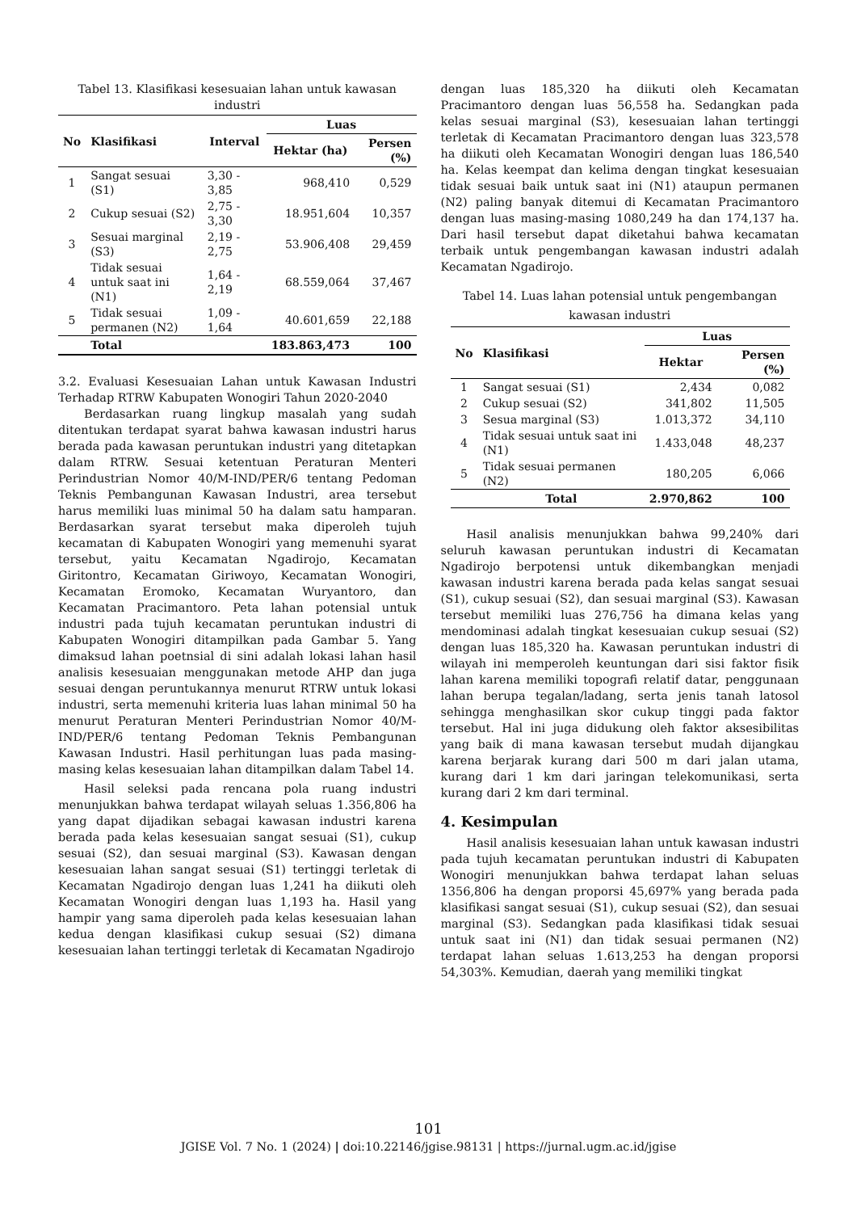Tabel 13. Klasifikasi kesesuaian lahan untuk kawasan industri
| No | Klasifikasi | Interval | Luas | |
| --- | --- | --- | --- | --- |
| | | | Hektar (ha) | Persen (%) |
| 1 | Sangat sesuai (S1) | 3,30 - 3,85 | 968,410 | 0,529 |
| 2 | Cukup sesuai (S2) | 2,75 - 3,30 | 18.951,604 | 10,357 |
| 3 | Sesuai marginal (S3) | 2,19 - 2,75 | 53.906,408 | 29,459 |
| 4 | Tidak sesuai untuk saat ini (N1) | 1,64 - 2,19 | 68.559,064 | 37,467 |
| 5 | Tidak sesuai permanen (N2) | 1,09 - 1,64 | 40.601,659 | 22,188 |
| | Total | | 183.863,473 | 100 |
3.2. Evaluasi Kesesuaian Lahan untuk Kawasan Industri Terhadap RTRW Kabupaten Wonogiri Tahun 2020-2040
Berdasarkan ruang lingkup masalah yang sudah ditentukan terdapat syarat bahwa kawasan industri harus berada pada kawasan peruntukan industri yang ditetapkan dalam RTRW. Sesuai ketentuan Peraturan Menteri Perindustrian Nomor 40/M-IND/PER/6 tentang Pedoman Teknis Pembangunan Kawasan Industri, area tersebut harus memiliki luas minimal 50 ha dalam satu hamparan. Berdasarkan syarat tersebut maka diperoleh tujuh kecamatan di Kabupaten Wonogiri yang memenuhi syarat tersebut, yaitu Kecamatan Ngadirojo, Kecamatan Giritontro, Kecamatan Giriwoyo, Kecamatan Wonogiri, Kecamatan Eromoko, Kecamatan Wuryantoro, dan Kecamatan Pracimantoro. Peta lahan potensial untuk industri pada tujuh kecamatan peruntukan industri di Kabupaten Wonogiri ditampilkan pada Gambar 5. Yang dimaksud lahan poetnsial di sini adalah lokasi lahan hasil analisis kesesuaian menggunakan metode AHP dan juga sesuai dengan peruntukannya menurut RTRW untuk lokasi industri, serta memenuhi kriteria luas lahan minimal 50 ha menurut Peraturan Menteri Perindustrian Nomor 40/M-IND/PER/6 tentang Pedoman Teknis Pembangunan Kawasan Industri. Hasil perhitungan luas pada masing-masing kelas kesesuaian lahan ditampilkan dalam Tabel 14.
Hasil seleksi pada rencana pola ruang industri menunjukkan bahwa terdapat wilayah seluas 1.356,806 ha yang dapat dijadikan sebagai kawasan industri karena berada pada kelas kesesuaian sangat sesuai (S1), cukup sesuai (S2), dan sesuai marginal (S3). Kawasan dengan kesesuaian lahan sangat sesuai (S1) tertinggi terletak di Kecamatan Ngadirojo dengan luas 1,241 ha diikuti oleh Kecamatan Wonogiri dengan luas 1,193 ha. Hasil yang hampir yang sama diperoleh pada kelas kesesuaian lahan kedua dengan klasifikasi cukup sesuai (S2) dimana kesesuaian lahan tertinggi terletak di Kecamatan Ngadirojo
dengan luas 185,320 ha diikuti oleh Kecamatan Pracimantoro dengan luas 56,558 ha. Sedangkan pada kelas sesuai marginal (S3), kesesuaian lahan tertinggi terletak di Kecamatan Pracimantoro dengan luas 323,578 ha diikuti oleh Kecamatan Wonogiri dengan luas 186,540 ha. Kelas keempat dan kelima dengan tingkat kesesuaian tidak sesuai baik untuk saat ini (N1) ataupun permanen (N2) paling banyak ditemui di Kecamatan Pracimantoro dengan luas masing-masing 1080,249 ha dan 174,137 ha. Dari hasil tersebut dapat diketahui bahwa kecamatan terbaik untuk pengembangan kawasan industri adalah Kecamatan Ngadirojo.
Tabel 14. Luas lahan potensial untuk pengembangan kawasan industri
| No | Klasifikasi | Luas | |
| --- | --- | --- | --- |
| | | Hektar | Persen (%) |
| 1 | Sangat sesuai (S1) | 2,434 | 0,082 |
| 2 | Cukup sesuai (S2) | 341,802 | 11,505 |
| 3 | Sesua marginal (S3) | 1.013,372 | 34,110 |
| 4 | Tidak sesuai untuk saat ini (N1) | 1.433,048 | 48,237 |
| 5 | Tidak sesuai permanen (N2) | 180,205 | 6,066 |
| | Total | 2.970,862 | 100 |
Hasil analisis menunjukkan bahwa 99,240% dari seluruh kawasan peruntukan industri di Kecamatan Ngadirojo berpotensi untuk dikembangkan menjadi kawasan industri karena berada pada kelas sangat sesuai (S1), cukup sesuai (S2), dan sesuai marginal (S3). Kawasan tersebut memiliki luas 276,756 ha dimana kelas yang mendominasi adalah tingkat kesesuaian cukup sesuai (S2) dengan luas 185,320 ha. Kawasan peruntukan industri di wilayah ini memperoleh keuntungan dari sisi faktor fisik lahan karena memiliki topografi relatif datar, penggunaan lahan berupa tegalan/ladang, serta jenis tanah latosol sehingga menghasilkan skor cukup tinggi pada faktor tersebut. Hal ini juga didukung oleh faktor aksesibilitas yang baik di mana kawasan tersebut mudah dijangkau karena berjarak kurang dari 500 m dari jalan utama, kurang dari 1 km dari jaringan telekomunikasi, serta kurang dari 2 km dari terminal.
4. Kesimpulan
Hasil analisis kesesuaian lahan untuk kawasan industri pada tujuh kecamatan peruntukan industri di Kabupaten Wonogiri menunjukkan bahwa terdapat lahan seluas 1356,806 ha dengan proporsi 45,697% yang berada pada klasifikasi sangat sesuai (S1), cukup sesuai (S2), dan sesuai marginal (S3). Sedangkan pada klasifikasi tidak sesuai untuk saat ini (N1) dan tidak sesuai permanen (N2) terdapat lahan seluas 1.613,253 ha dengan proporsi 54,303%. Kemudian, daerah yang memiliki tingkat
101
JGISE Vol. 7 No. 1 (2024) | doi:10.22146/jgise.98131 | https://jurnal.ugm.ac.id/jgise